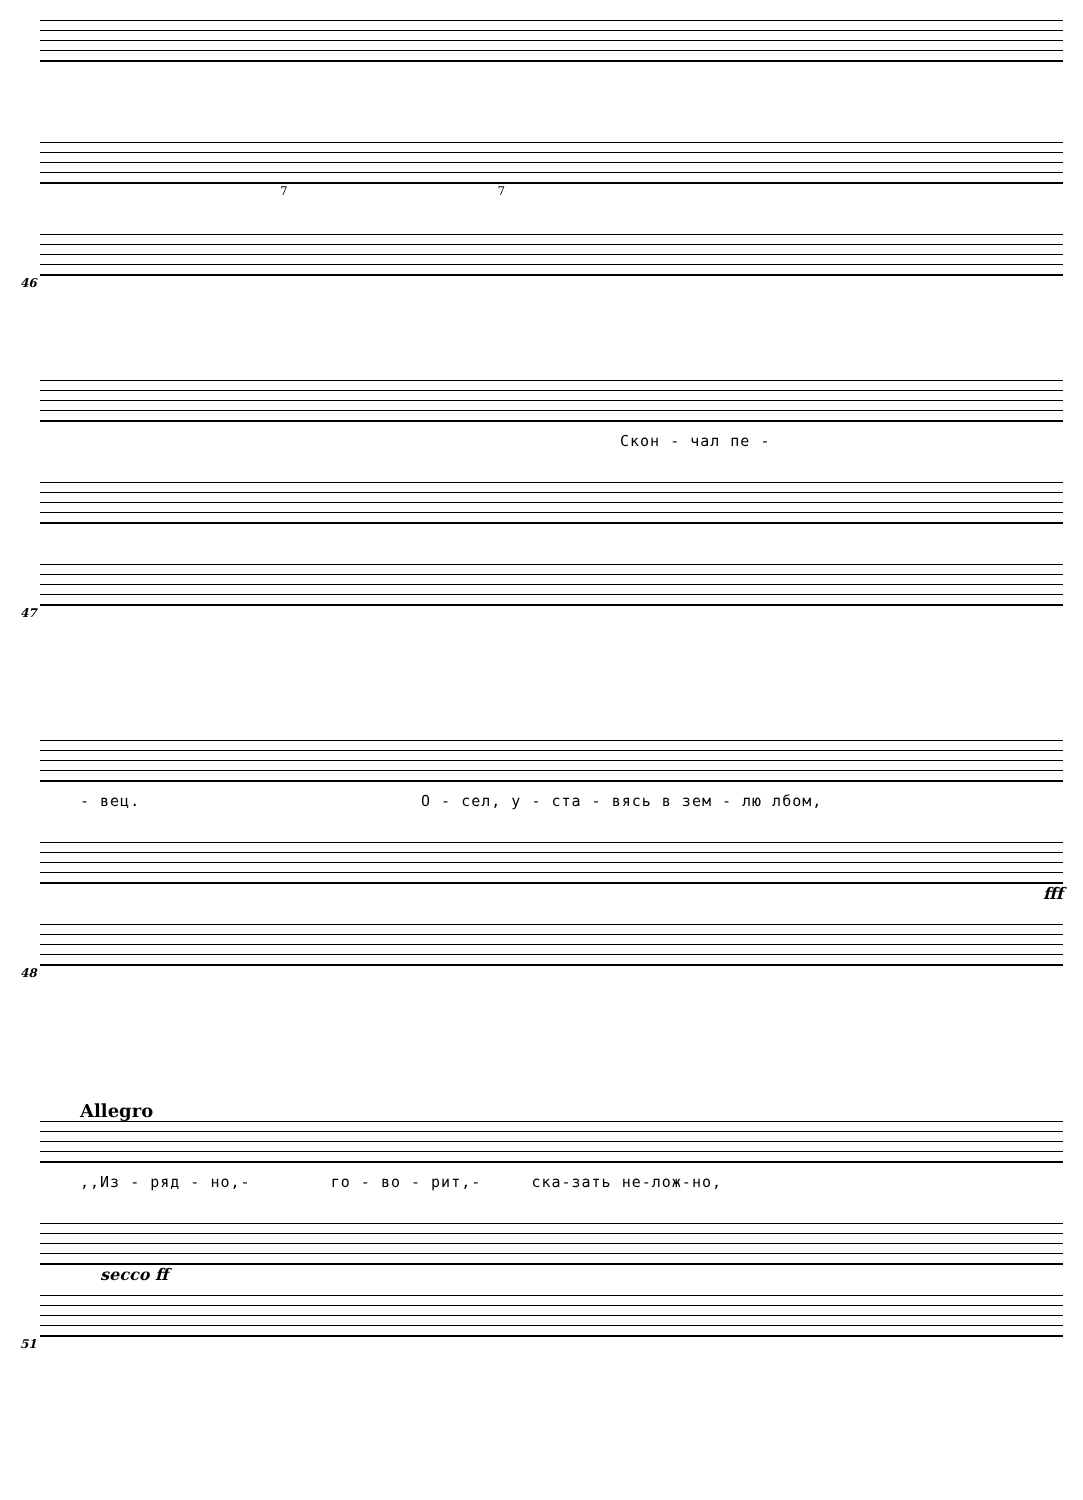7 7
46
Скон - чал пе -
47
- вец. О - сел, у - ста - вясь в зем - лю лбом,
fff
48
Allegro
,,Из - ряд - но,- го - во - рит,- ска-зать не-лож-но,
secco ff
51